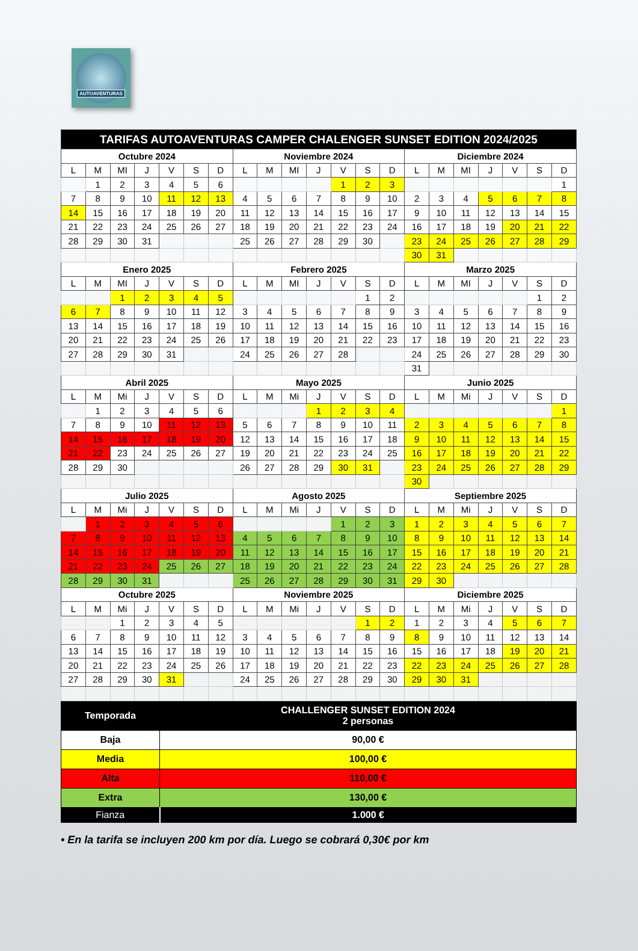AUTOAVENTURAS
| TARIFAS AUTOAVENTURAS CAMPER CHALENGER SUNSET EDITION 2024/2025 | | | | | | | | | | | | | | | | | | | | |
| --- | --- | --- | --- | --- | --- | --- | --- | --- | --- | --- | --- | --- | --- | --- | --- | --- | --- | --- | --- | --- |
| Octubre 2024 | | | | | | | Noviembre 2024 | | | | | | | Diciembre 2024 | | | | | | |
| L | M | MI | J | V | S | D | L | M | MI | J | V | S | D | L | M | MI | J | V | S | D |
| | 1 | 2 | 3 | 4 | 5 | 6 | | | | | 1 | 2 | 3 | | | | | | | 1 |
| 7 | 8 | 9 | 10 | 11 | 12 | 13 | 4 | 5 | 6 | 7 | 8 | 9 | 10 | 2 | 3 | 4 | 5 | 6 | 7 | 8 |
| 14 | 15 | 16 | 17 | 18 | 19 | 20 | 11 | 12 | 13 | 14 | 15 | 16 | 17 | 9 | 10 | 11 | 12 | 13 | 14 | 15 |
| 21 | 22 | 23 | 24 | 25 | 26 | 27 | 18 | 19 | 20 | 21 | 22 | 23 | 24 | 16 | 17 | 18 | 19 | 20 | 21 | 22 |
| 28 | 29 | 30 | 31 | | | | 25 | 26 | 27 | 28 | 29 | 30 | | 23 | 24 | 25 | 26 | 27 | 28 | 29 |
| | | | | | | | | | | | | | | 30 | 31 | | | | | |
| Enero 2025 | | | | | | | Febrero 2025 | | | | | | | Marzo 2025 | | | | | | |
| L | M | MI | J | V | S | D | L | M | MI | J | V | S | D | L | M | MI | J | V | S | D |
| | | 1 | 2 | 3 | 4 | 5 | | | | | | 1 | 2 | | | | | | 1 | 2 |
| 6 | 7 | 8 | 9 | 10 | 11 | 12 | 3 | 4 | 5 | 6 | 7 | 8 | 9 | 3 | 4 | 5 | 6 | 7 | 8 | 9 |
| 13 | 14 | 15 | 16 | 17 | 18 | 19 | 10 | 11 | 12 | 13 | 14 | 15 | 16 | 10 | 11 | 12 | 13 | 14 | 15 | 16 |
| 20 | 21 | 22 | 23 | 24 | 25 | 26 | 17 | 18 | 19 | 20 | 21 | 22 | 23 | 17 | 18 | 19 | 20 | 21 | 22 | 23 |
| 27 | 28 | 29 | 30 | 31 | | | 24 | 25 | 26 | 27 | 28 | | | 24 | 25 | 26 | 27 | 28 | 29 | 30 |
| | | | | | | | | | | | | | | 31 | | | | | | |
| Abril 2025 | | | | | | | Mayo 2025 | | | | | | | Junio 2025 | | | | | | |
| L | M | Mi | J | V | S | D | L | M | Mi | J | V | S | D | L | M | Mi | J | V | S | D |
| | 1 | 2 | 3 | 4 | 5 | 6 | | | | 1 | 2 | 3 | 4 | | | | | | | 1 |
| 7 | 8 | 9 | 10 | 11 | 12 | 13 | 5 | 6 | 7 | 8 | 9 | 10 | 11 | 2 | 3 | 4 | 5 | 6 | 7 | 8 |
| 14 | 15 | 16 | 17 | 18 | 19 | 20 | 12 | 13 | 14 | 15 | 16 | 17 | 18 | 9 | 10 | 11 | 12 | 13 | 14 | 15 |
| 21 | 22 | 23 | 24 | 25 | 26 | 27 | 19 | 20 | 21 | 22 | 23 | 24 | 25 | 16 | 17 | 18 | 19 | 20 | 21 | 22 |
| 28 | 29 | 30 | | | | | 26 | 27 | 28 | 29 | 30 | 31 | | 23 | 24 | 25 | 26 | 27 | 28 | 29 |
| | | | | | | | | | | | | | | 30 | | | | | | |
| Julio 2025 | | | | | | | Agosto 2025 | | | | | | | Septiembre 2025 | | | | | | |
| L | M | Mi | J | V | S | D | L | M | Mi | J | V | S | D | L | M | Mi | J | V | S | D |
| | 1 | 2 | 3 | 4 | 5 | 6 | | | | | 1 | 2 | 3 | 1 | 2 | 3 | 4 | 5 | 6 | 7 |
| 7 | 8 | 9 | 10 | 11 | 12 | 13 | 4 | 5 | 6 | 7 | 8 | 9 | 10 | 8 | 9 | 10 | 11 | 12 | 13 | 14 |
| 14 | 15 | 16 | 17 | 18 | 19 | 20 | 11 | 12 | 13 | 14 | 15 | 16 | 17 | 15 | 16 | 17 | 18 | 19 | 20 | 21 |
| 21 | 22 | 23 | 24 | 25 | 26 | 27 | 18 | 19 | 20 | 21 | 22 | 23 | 24 | 22 | 23 | 24 | 25 | 26 | 27 | 28 |
| 28 | 29 | 30 | 31 | | | | 25 | 26 | 27 | 28 | 29 | 30 | 31 | 29 | 30 | | | | | |
| Octubre 2025 | | | | | | | Noviembre 2025 | | | | | | | Diciembre 2025 | | | | | | |
| L | M | Mi | J | V | S | D | L | M | Mi | J | V | S | D | L | M | Mi | J | V | S | D |
| | | 1 | 2 | 3 | 4 | 5 | | | | | | 1 | 2 | 1 | 2 | 3 | 4 | 5 | 6 | 7 |
| 6 | 7 | 8 | 9 | 10 | 11 | 12 | 3 | 4 | 5 | 6 | 7 | 8 | 9 | 8 | 9 | 10 | 11 | 12 | 13 | 14 |
| 13 | 14 | 15 | 16 | 17 | 18 | 19 | 10 | 11 | 12 | 13 | 14 | 15 | 16 | 15 | 16 | 17 | 18 | 19 | 20 | 21 |
| 20 | 21 | 22 | 23 | 24 | 25 | 26 | 17 | 18 | 19 | 20 | 21 | 22 | 23 | 22 | 23 | 24 | 25 | 26 | 27 | 28 |
| 27 | 28 | 29 | 30 | 31 | | | 24 | 25 | 26 | 27 | 28 | 29 | 30 | 29 | 30 | 31 | | | | |
| Temporada | CHALLENGER SUNSET EDITION 2024 2 personas |
| Baja | 90,00 € |
| Media | 100,00 € |
| Alta | 110,00 € |
| Extra | 130,00 € |
| Fianza | 1.000 € |
• En la tarifa se incluyen 200 km por día. Luego se cobrará 0,30€ por km